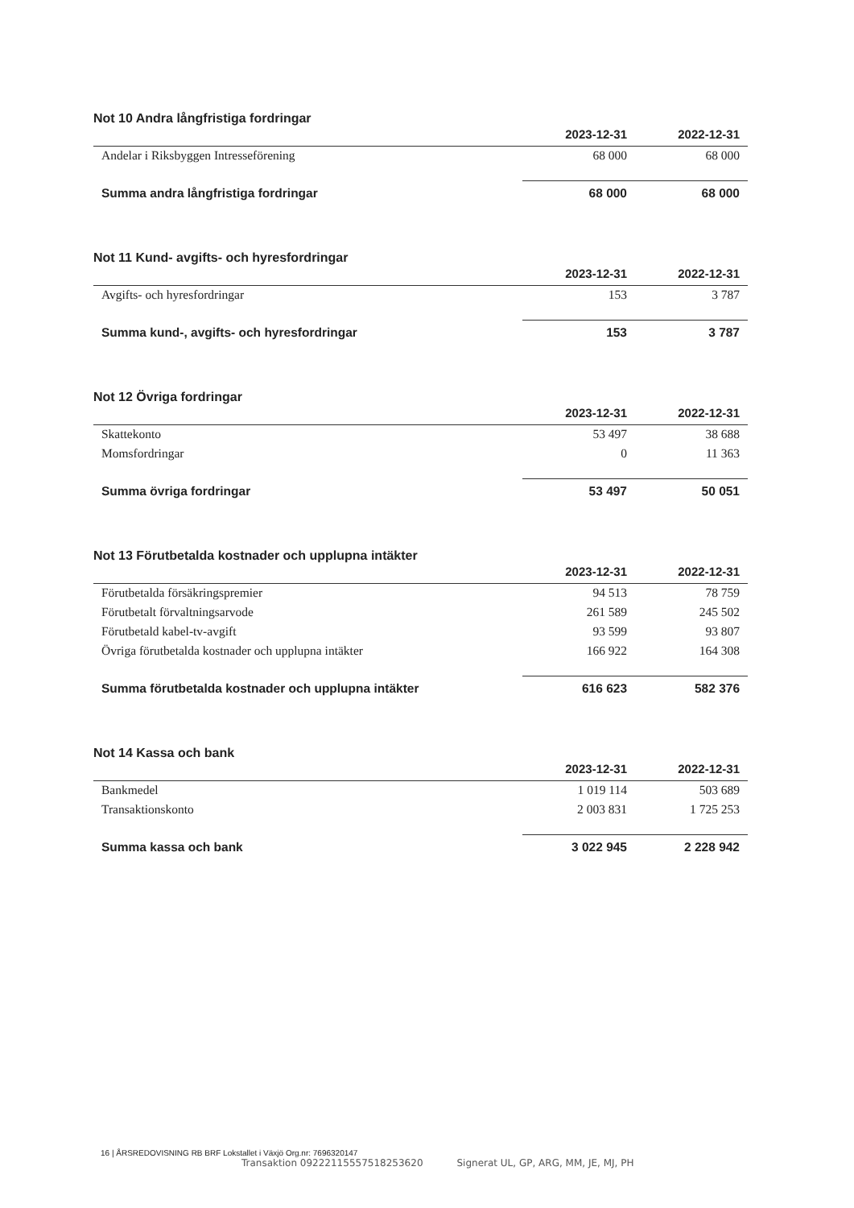Not 10 Andra långfristiga fordringar
| | 2023-12-31 | 2022-12-31 |
| --- | --- | --- |
| Andelar i Riksbyggen Intresseförening | 68 000 | 68 000 |
| Summa andra långfristiga fordringar | 68 000 | 68 000 |
Not 11 Kund- avgifts- och hyresfordringar
| | 2023-12-31 | 2022-12-31 |
| --- | --- | --- |
| Avgifts- och hyresfordringar | 153 | 3 787 |
| Summa kund-, avgifts- och hyresfordringar | 153 | 3 787 |
Not 12 Övriga fordringar
| | 2023-12-31 | 2022-12-31 |
| --- | --- | --- |
| Skattekonto | 53 497 | 38 688 |
| Momsfordringar | 0 | 11 363 |
| Summa övriga fordringar | 53 497 | 50 051 |
Not 13 Förutbetalda kostnader och upplupna intäkter
| | 2023-12-31 | 2022-12-31 |
| --- | --- | --- |
| Förutbetalda försäkringspremier | 94 513 | 78 759 |
| Förutbetalt förvaltningsarvode | 261 589 | 245 502 |
| Förutbetald kabel-tv-avgift | 93 599 | 93 807 |
| Övriga förutbetalda kostnader och upplupna intäkter | 166 922 | 164 308 |
| Summa förutbetalda kostnader och upplupna intäkter | 616 623 | 582 376 |
Not 14 Kassa och bank
| | 2023-12-31 | 2022-12-31 |
| --- | --- | --- |
| Bankmedel | 1 019 114 | 503 689 |
| Transaktionskonto | 2 003 831 | 1 725 253 |
| Summa kassa och bank | 3 022 945 | 2 228 942 |
16 | ÅRSREDOVISNING RB BRF Lokstallet i Växjö Org.nr: 7696320147
Transaktion 09222115557518253620 Signerat UL, GP, ARG, MM, JE, MJ, PH